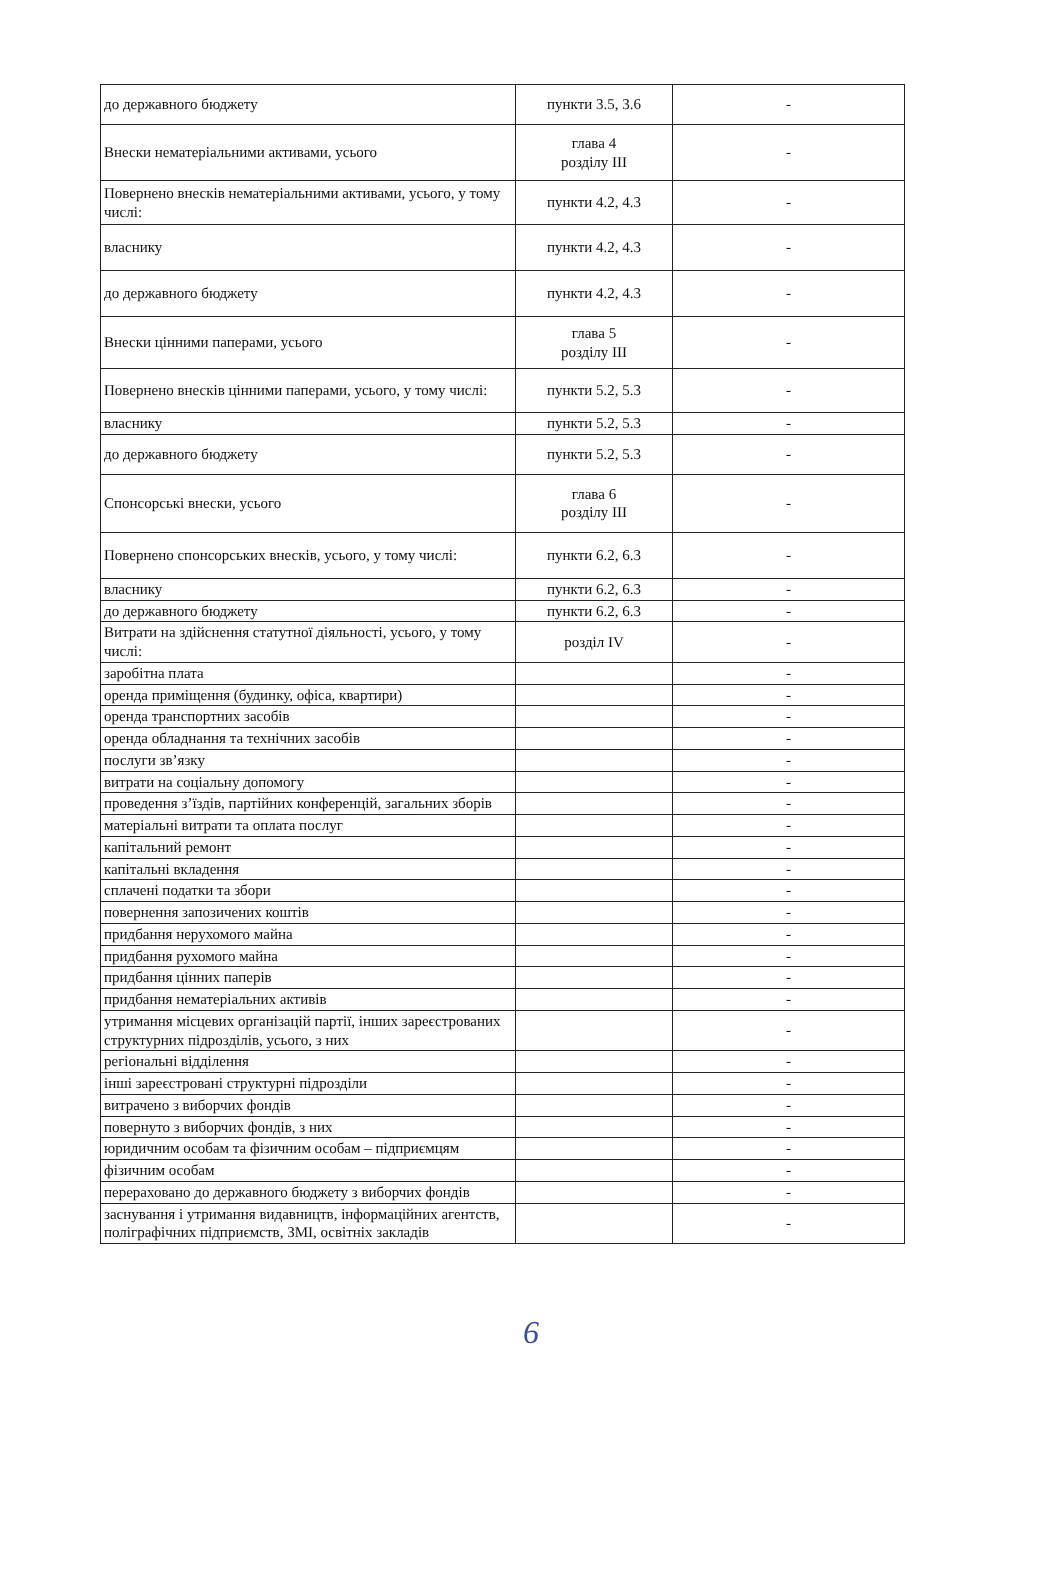| до державного бюджету | пункти 3.5, 3.6 | - |
| Внески нематеріальними активами, усього | глава 4 розділу III | - |
| Повернено внесків нематеріальними активами, усього, у тому числі: | пункти 4.2, 4.3 | - |
| власнику | пункти 4.2, 4.3 | - |
| до державного бюджету | пункти 4.2, 4.3 | - |
| Внески цінними паперами, усього | глава 5 розділу III | - |
| Повернено внесків цінними паперами, усього, у тому числі: | пункти 5.2, 5.3 | - |
| власнику | пункти 5.2, 5.3 | - |
| до державного бюджету | пункти 5.2, 5.3 | - |
| Спонсорські внески, усього | глава 6 розділу III | - |
| Повернено спонсорських внесків, усього, у тому числі: | пункти 6.2, 6.3 | - |
| власнику | пункти 6.2, 6.3 | - |
| до державного бюджету | пункти 6.2, 6.3 | - |
| Витрати на здійснення статутної діяльності, усього, у тому числі: | розділ IV | - |
| заробітна плата | | - |
| оренда приміщення (будинку, офіса, квартири) | | - |
| оренда транспортних засобів | | - |
| оренда обладнання та технічних засобів | | - |
| послуги зв’язку | | - |
| витрати на соціальну допомогу | | - |
| проведення з’їздів, партійних конференцій, загальних зборів | | - |
| матеріальні витрати та оплата послуг | | - |
| капітальний ремонт | | - |
| капітальні вкладення | | - |
| сплачені податки та збори | | - |
| повернення запозичених коштів | | - |
| придбання нерухомого майна | | - |
| придбання рухомого майна | | - |
| придбання цінних паперів | | - |
| придбання нематеріальних активів | | - |
| утримання місцевих організацій партії, інших зареєстрованих структурних підрозділів, усього, з них | | - |
| регіональні відділення | | - |
| інші зареєстровані структурні підрозділи | | - |
| витрачено з виборчих фондів | | - |
| повернуто з виборчих фондів, з них | | - |
| юридичним особам та фізичним особам – підприємцям | | - |
| фізичним особам | | - |
| перераховано до державного бюджету з виборчих фондів | | - |
| заснування і утримання видавництв, інформаційних агентств, поліграфічних підприємств, ЗМІ, освітніх закладів | | - |
6